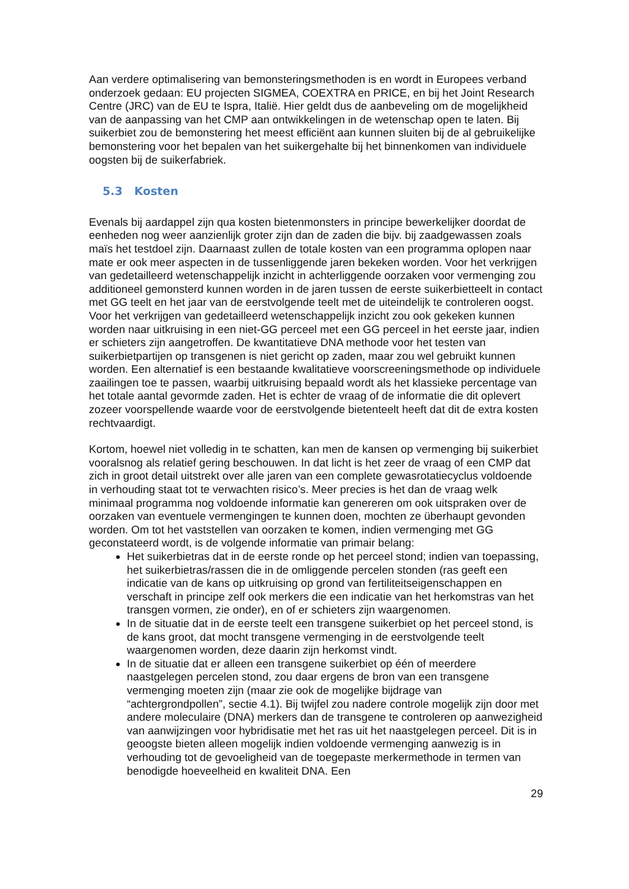Aan verdere optimalisering van bemonsteringsmethoden is en wordt in Europees verband onderzoek gedaan: EU projecten SIGMEA, COEXTRA en PRICE, en bij het Joint Research Centre (JRC) van de EU te Ispra, Italië. Hier geldt dus de aanbeveling om de mogelijkheid van de aanpassing van het CMP aan ontwikkelingen in de wetenschap open te laten. Bij suikerbiet zou de bemonstering het meest efficiënt aan kunnen sluiten bij de al gebruikelijke bemonstering voor het bepalen van het suikergehalte bij het binnenkomen van individuele oogsten bij de suikerfabriek.
5.3 Kosten
Evenals bij aardappel zijn qua kosten bietenmonsters in principe bewerkelijker doordat de eenheden nog weer aanzienlijk groter zijn dan de zaden die bijv. bij zaadgewassen zoals maïs het testdoel zijn. Daarnaast zullen de totale kosten van een programma oplopen naar mate er ook meer aspecten in de tussenliggende jaren bekeken worden. Voor het verkrijgen van gedetailleerd wetenschappelijk inzicht in achterliggende oorzaken voor vermenging zou additioneel gemonsterd kunnen worden in de jaren tussen de eerste suikerbietteelt in contact met GG teelt en het jaar van de eerstvolgende teelt met de uiteindelijk te controleren oogst. Voor het verkrijgen van gedetailleerd wetenschappelijk inzicht zou ook gekeken kunnen worden naar uitkruising in een niet-GG perceel met een GG perceel in het eerste jaar, indien er schieters zijn aangetroffen. De kwantitatieve DNA methode voor het testen van suikerbietpartijen op transgenen is niet gericht op zaden, maar zou wel gebruikt kunnen worden. Een alternatief is een bestaande kwalitatieve voorscreeningsmethode op individuele zaailingen toe te passen, waarbij uitkruising bepaald wordt als het klassieke percentage van het totale aantal gevormde zaden. Het is echter de vraag of de informatie die dit oplevert zozeer voorspellende waarde voor de eerstvolgende bietenteelt heeft dat dit de extra kosten rechtvaardigt.
Kortom, hoewel niet volledig in te schatten, kan men de kansen op vermenging bij suikerbiet vooralsnog als relatief gering beschouwen. In dat licht is het zeer de vraag of een CMP dat zich in groot detail uitstrekt over alle jaren van een complete gewasrotatiecyclus voldoende in verhouding staat tot te verwachten risico’s. Meer precies is het dan de vraag welk minimaal programma nog voldoende informatie kan genereren om ook uitspraken over de oorzaken van eventuele vermengingen te kunnen doen, mochten ze überhaupt gevonden worden. Om tot het vaststellen van oorzaken te komen, indien vermenging met GG geconstateerd wordt, is de volgende informatie van primair belang:
Het suikerbietras dat in de eerste ronde op het perceel stond; indien van toepassing, het suikerbietras/rassen die in de omliggende percelen stonden (ras geeft een indicatie van de kans op uitkruising op grond van fertiliteitseigenschappen en verschaft in principe zelf ook merkers die een indicatie van het herkomstras van het transgen vormen, zie onder), en of er schieters zijn waargenomen.
In de situatie dat in de eerste teelt een transgene suikerbiet op het perceel stond, is de kans groot, dat mocht transgene vermenging in de eerstvolgende teelt waargenomen worden, deze daarin zijn herkomst vindt.
In de situatie dat er alleen een transgene suikerbiet op één of meerdere naastgelegen percelen stond, zou daar ergens de bron van een transgene vermenging moeten zijn (maar zie ook de mogelijke bijdrage van “achtergrondpollen”, sectie 4.1). Bij twijfel zou nadere controle mogelijk zijn door met andere moleculaire (DNA) merkers dan de transgene te controleren op aanwezigheid van aanwijzingen voor hybridisatie met het ras uit het naastgelegen perceel. Dit is in geoogste bieten alleen mogelijk indien voldoende vermenging aanwezig is in verhouding tot de gevoeligheid van de toegepaste merkermethode in termen van benodigde hoeveelheid en kwaliteit DNA. Een
29